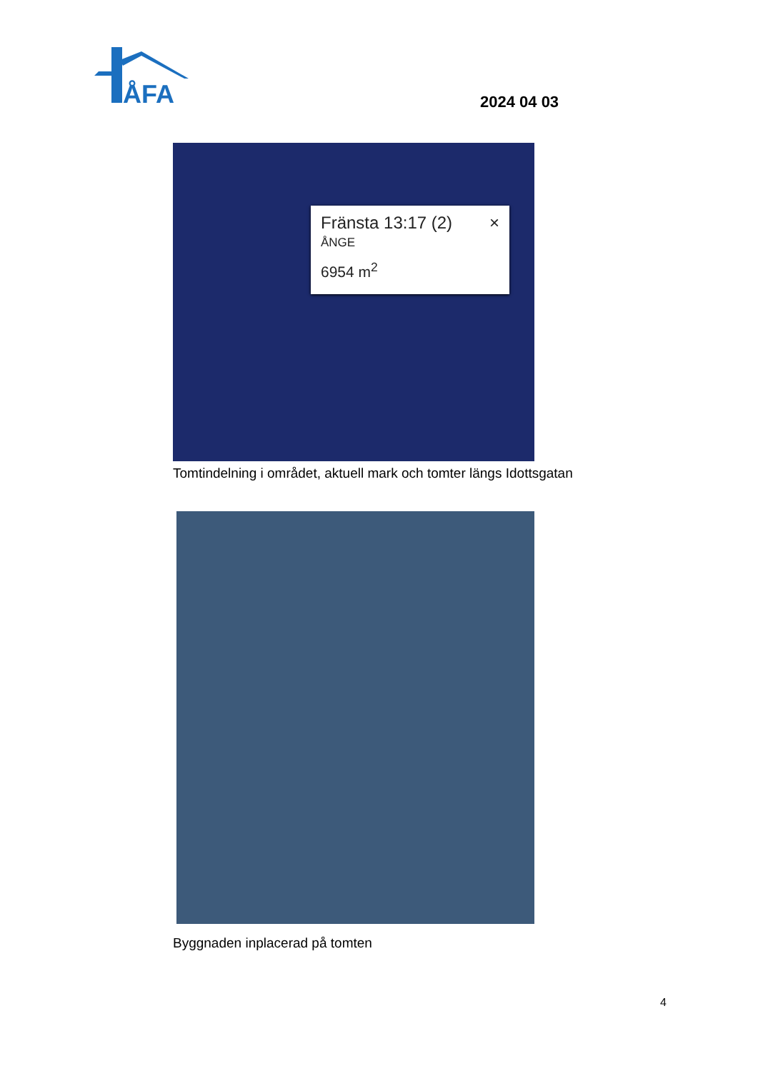ÅFA
2024 04 03
Fränsta 13:17 (2) ×
ÅNGE
6954 m<sup>2</sup>
Tomtindelning i området, aktuell mark och tomter längs Idottsgatan
Byggnaden inplacerad på tomten
4